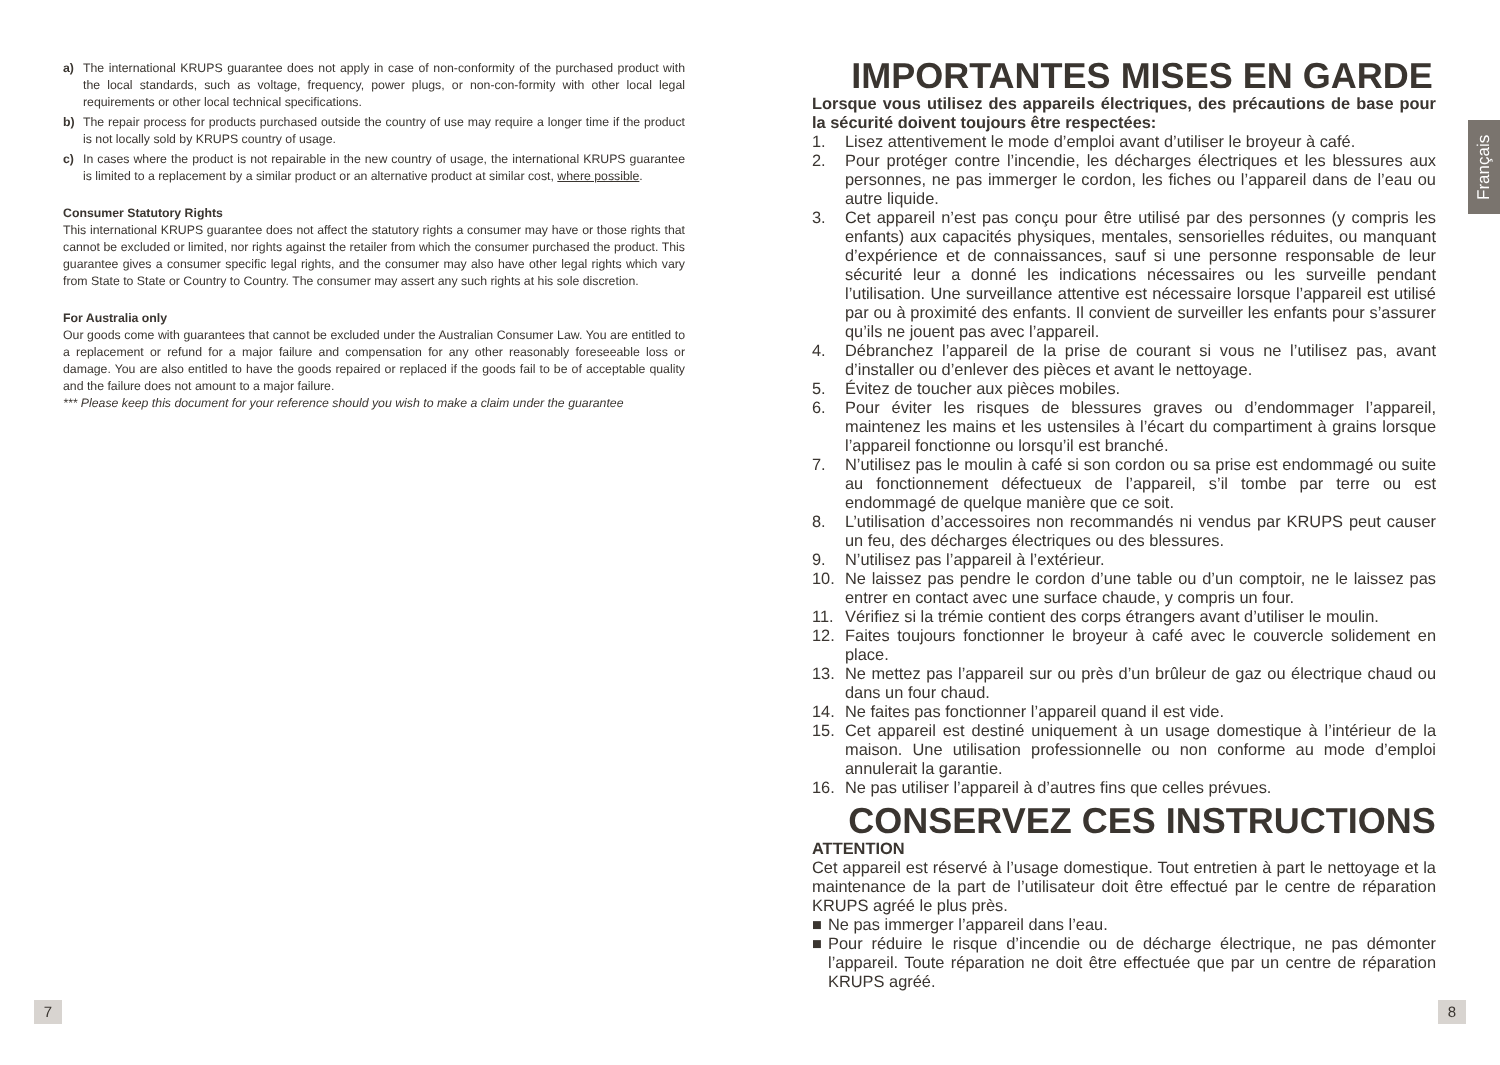a) The international KRUPS guarantee does not apply in case of non-conformity of the purchased product with the local standards, such as voltage, frequency, power plugs, or non-con-formity with other local legal requirements or other local technical specifications.
b) The repair process for products purchased outside the country of use may require a longer time if the product is not locally sold by KRUPS country of usage.
c) In cases where the product is not repairable in the new country of usage, the international KRUPS guarantee is limited to a replacement by a similar product or an alternative product at similar cost, where possible.
Consumer Statutory Rights
This international KRUPS guarantee does not affect the statutory rights a consumer may have or those rights that cannot be excluded or limited, nor rights against the retailer from which the consumer purchased the product. This guarantee gives a consumer specific legal rights, and the consumer may also have other legal rights which vary from State to State or Country to Country. The consumer may assert any such rights at his sole discretion.
For Australia only
Our goods come with guarantees that cannot be excluded under the Australian Consumer Law. You are entitled to a replacement or refund for a major failure and compensation for any other reasonably foreseeable loss or damage. You are also entitled to have the goods repaired or replaced if the goods fail to be of acceptable quality and the failure does not amount to a major failure.
*** Please keep this document for your reference should you wish to make a claim under the guarantee
IMPORTANTES MISES EN GARDE
Lorsque vous utilisez des appareils électriques, des précautions de base pour la sécurité doivent toujours être respectées:
1. Lisez attentivement le mode d’emploi avant d’utiliser le broyeur à café.
2. Pour protéger contre l’incendie, les décharges électriques et les blessures aux personnes, ne pas immerger le cordon, les fiches ou l’appareil dans de l’eau ou autre liquide.
3. Cet appareil n’est pas conçu pour être utilisé par des personnes (y compris les enfants) aux capacités physiques, mentales, sensorielles réduites, ou manquant d’expérience et de connaissances, sauf si une personne responsable de leur sécurité leur a donné les indications nécessaires ou les surveille pendant l’utilisation. Une surveillance attentive est nécessaire lorsque l’appareil est utilisé par ou à proximité des enfants. Il convient de surveiller les enfants pour s’assurer qu’ils ne jouent pas avec l’appareil.
4. Débranchez l’appareil de la prise de courant si vous ne l’utilisez pas, avant d’installer ou d’enlever des pièces et avant le nettoyage.
5. Évitez de toucher aux pièces mobiles.
6. Pour éviter les risques de blessures graves ou d’endommager l’appareil, maintenez les mains et les ustensiles à l’écart du compartiment à grains lorsque l’appareil fonctionne ou lorsqu’il est branché.
7. N’utilisez pas le moulin à café si son cordon ou sa prise est endommagé ou suite au fonctionnement défectueux de l’appareil, s’il tombe par terre ou est endommagé de quelque manière que ce soit.
8. L’utilisation d’accessoires non recommandés ni vendus par KRUPS peut causer un feu, des décharges électriques ou des blessures.
9. N’utilisez pas l’appareil à l’extérieur.
10. Ne laissez pas pendre le cordon d’une table ou d’un comptoir, ne le laissez pas entrer en contact avec une surface chaude, y compris un four.
11. Vérifiez si la trémie contient des corps étrangers avant d’utiliser le moulin.
12. Faites toujours fonctionner le broyeur à café avec le couvercle solidement en place.
13. Ne mettez pas l’appareil sur ou près d’un brûleur de gaz ou électrique chaud ou dans un four chaud.
14. Ne faites pas fonctionner l’appareil quand il est vide.
15. Cet appareil est destiné uniquement à un usage domestique à l’intérieur de la maison. Une utilisation professionnelle ou non conforme au mode d’emploi annulerait la garantie.
16. Ne pas utiliser l’appareil à d’autres fins que celles prévues.
CONSERVEZ CES INSTRUCTIONS
ATTENTION
Cet appareil est réservé à l’usage domestique. Tout entretien à part le nettoyage et la maintenance de la part de l’utilisateur doit être effectué par le centre de réparation KRUPS agréé le plus près.
■ Ne pas immerger l’appareil dans l’eau.
■ Pour réduire le risque d’incendie ou de décharge électrique, ne pas démonter l’appareil. Toute réparation ne doit être effectuée que par un centre de réparation KRUPS agréé.
Français
7 8